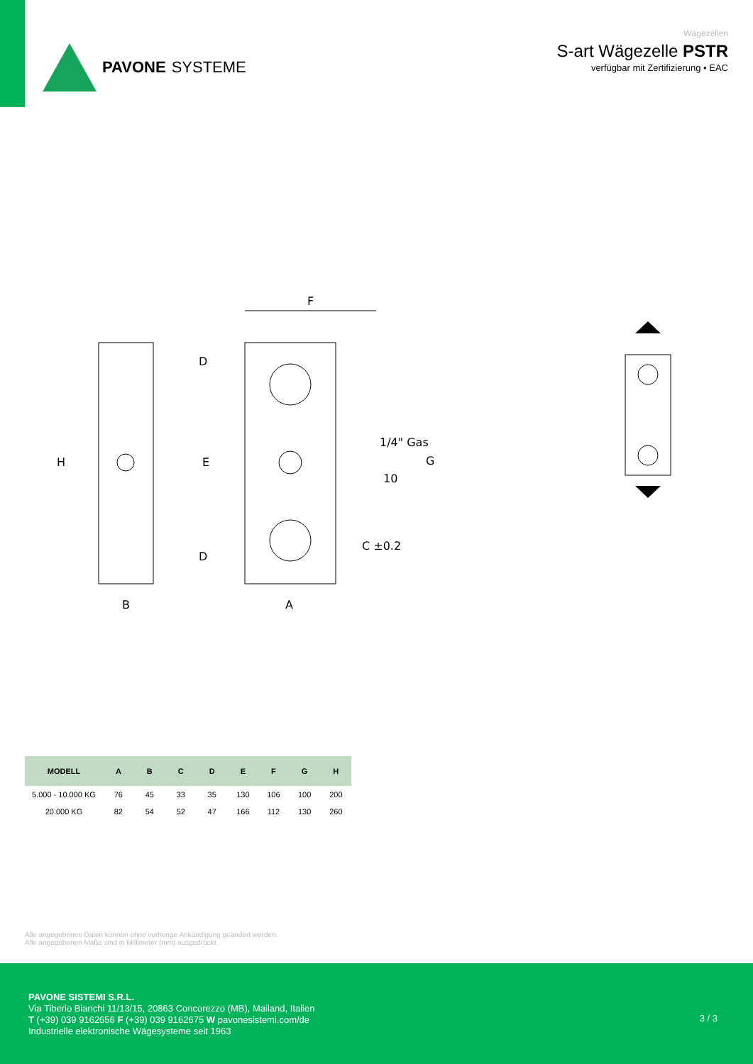PAVONE SYSTEME
Wägezellen
S-art Wägezelle PSTR
verfügbar mit Zertifizierung • EAC
F
H
E
B
A
G
1/4" Gas
10
C ±0.2
D
D
| MODELL | A | B | C | D | E | F | G | H |
| --- | --- | --- | --- | --- | --- | --- | --- | --- |
| 5.000 - 10.000 KG | 76 | 45 | 33 | 35 | 130 | 106 | 100 | 200 |
| 20.000 KG | 82 | 54 | 52 | 47 | 166 | 112 | 130 | 260 |
Alle angegebenen Daten können ohne vorherige Ankündigung geändert werden.
Alle angegebenen Maße sind in Millimeter (mm) ausgedrückt.
PAVONE SISTEMI S.R.L.
Via Tiberio Bianchi 11/13/15, 20863 Concorezzo (MB), Mailand, Italien
T (+39) 039 9162656 F (+39) 039 9162675 W pavonesistemi.com/de
Industrielle elektronische Wägesysteme seit 1963
3 / 3